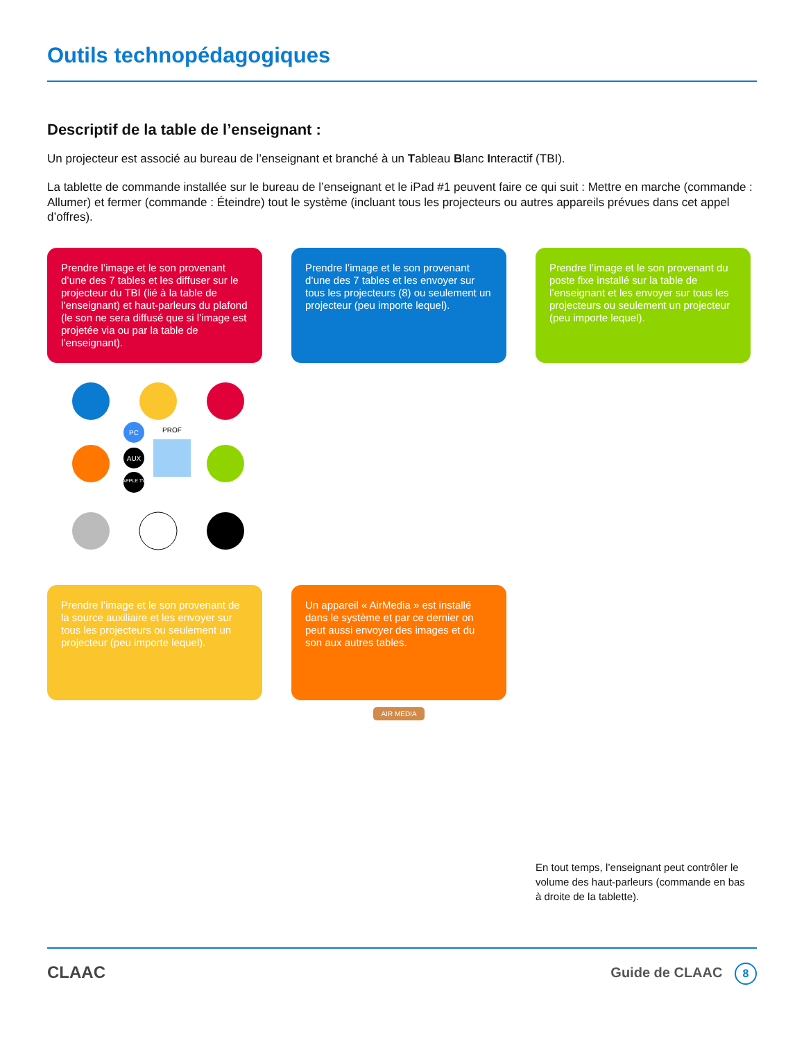Outils technopédagogiques
Descriptif de la table de l’enseignant :
Un projecteur est associé au bureau de l’enseignant et branché à un Tableau Blanc Interactif (TBI).
La tablette de commande installée sur le bureau de l’enseignant et le iPad #1 peuvent faire ce qui suit : Mettre en marche (commande : Allumer) et fermer (commande : Éteindre) tout le système (incluant tous les projecteurs ou autres appareils prévues dans cet appel d’offres).
Prendre l’image et le son provenant d’une des 7 tables et les diffuser sur le projecteur du TBI (lié à la table de l’enseignant) et haut-parleurs du plafond (le son ne sera diffusé que si l’image est projetée via ou par la table de l’enseignant).
Prendre l’image et le son provenant d’une des 7 tables et les envoyer sur tous les projecteurs (8) ou seulement un projecteur (peu importe lequel).
Prendre l’image et le son provenant du poste fixe installé sur la table de l’enseignant et les envoyer sur tous les projecteurs ou seulement un projecteur (peu importe lequel).
PC
AUX
APPLE TV
PROF
Prendre l’image et le son provenant de la source auxiliaire et les envoyer sur tous les projecteurs ou seulement un projecteur (peu importe lequel).
Un appareil « AirMedia » est installé dans le système et par ce dernier on peut aussi envoyer des images et du son aux autres tables.
AIR MEDIA
En tout temps, l’enseignant peut contrôler le volume des haut-parleurs (commande en bas à droite de la tablette).
CLAAC Guide de CLAAC 8